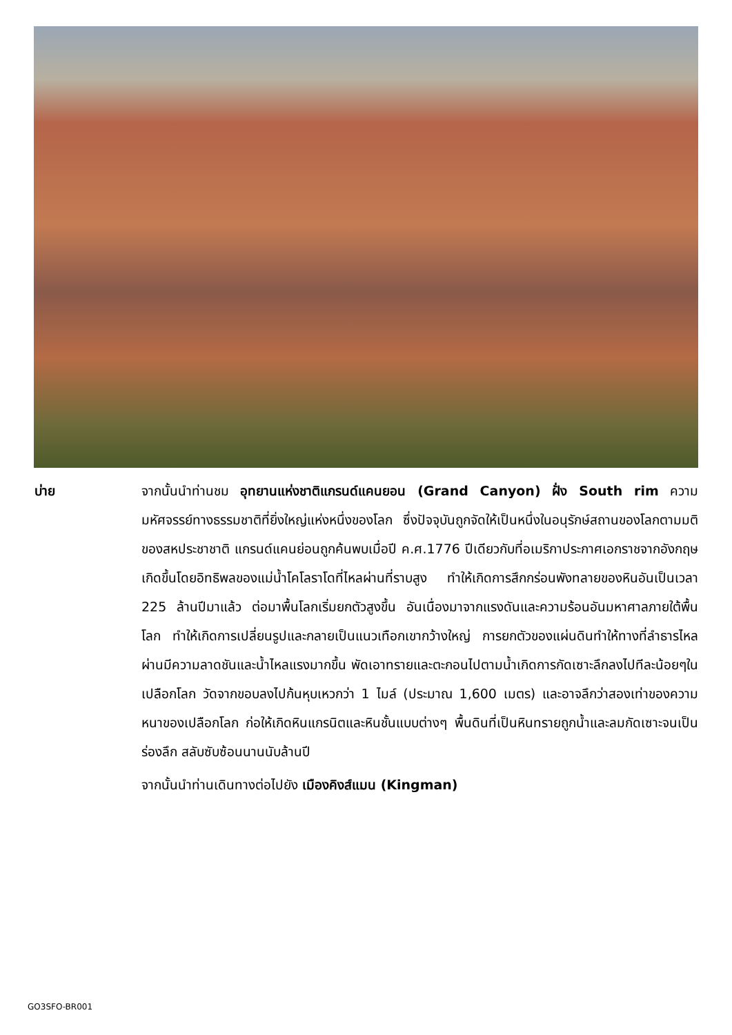บ่าย จากนั้นนำท่านชม อุทยานแห่งชาติแกรนด์แคนยอน (Grand Canyon) ฝั่ง South rim ความมหัศจรรย์ทางธรรมชาติที่ยิ่งใหญ่แห่งหนึ่งของโลก ซึ่งปัจจุบันถูกจัดให้เป็นหนึ่งในอนุรักษ์สถานของโลกตามมติของสหประชาชาติ แกรนด์แคนย่อนถูกค้นพบเมื่อปี ค.ศ.1776 ปีเดียวกับที่อเมริกาประกาศเอกราชจากอังกฤษ เกิดขึ้นโดยอิทธิพลของแม่น้ำโคโลราโดที่ไหลผ่านที่ราบสูง ทำให้เกิดการสึกกร่อนพังทลายของหินอันเป็นเวลา 225 ล้านปีมาแล้ว ต่อมาพื้นโลกเริ่มยกตัวสูงขึ้น อันเนื่องมาจากแรงดันและความร้อนอันมหาศาลภายใต้พื้นโลก ทำให้เกิดการเปลี่ยนรูปและกลายเป็นแนวเทือกเขากว้างใหญ่ การยกตัวของแผ่นดินทำให้ทางที่ลำธารไหลผ่านมีความลาดชันและน้ำไหลแรงมากขึ้น พัดเอาทรายและตะกอนไปตามน้ำเกิดการกัดเซาะลึกลงไปทีละน้อยๆในเปลือกโลก วัดจากขอบลงไปก้นหุบเหวกว่า 1 ไมล์ (ประมาณ 1,600 เมตร) และอาจลึกว่าสองเท่าของความหนาของเปลือกโลก ก่อให้เกิดหินแกรนิตและหินชั้นแบบต่างๆ พื้นดินที่เป็นหินทรายถูกน้ำและลมกัดเซาะจนเป็นร่องลึก สลับซับซ้อนนานนับล้านปี
จากนั้นนำท่านเดินทางต่อไปยัง เมืองคิงส์แมน (Kingman)
GO3SFO-BR001